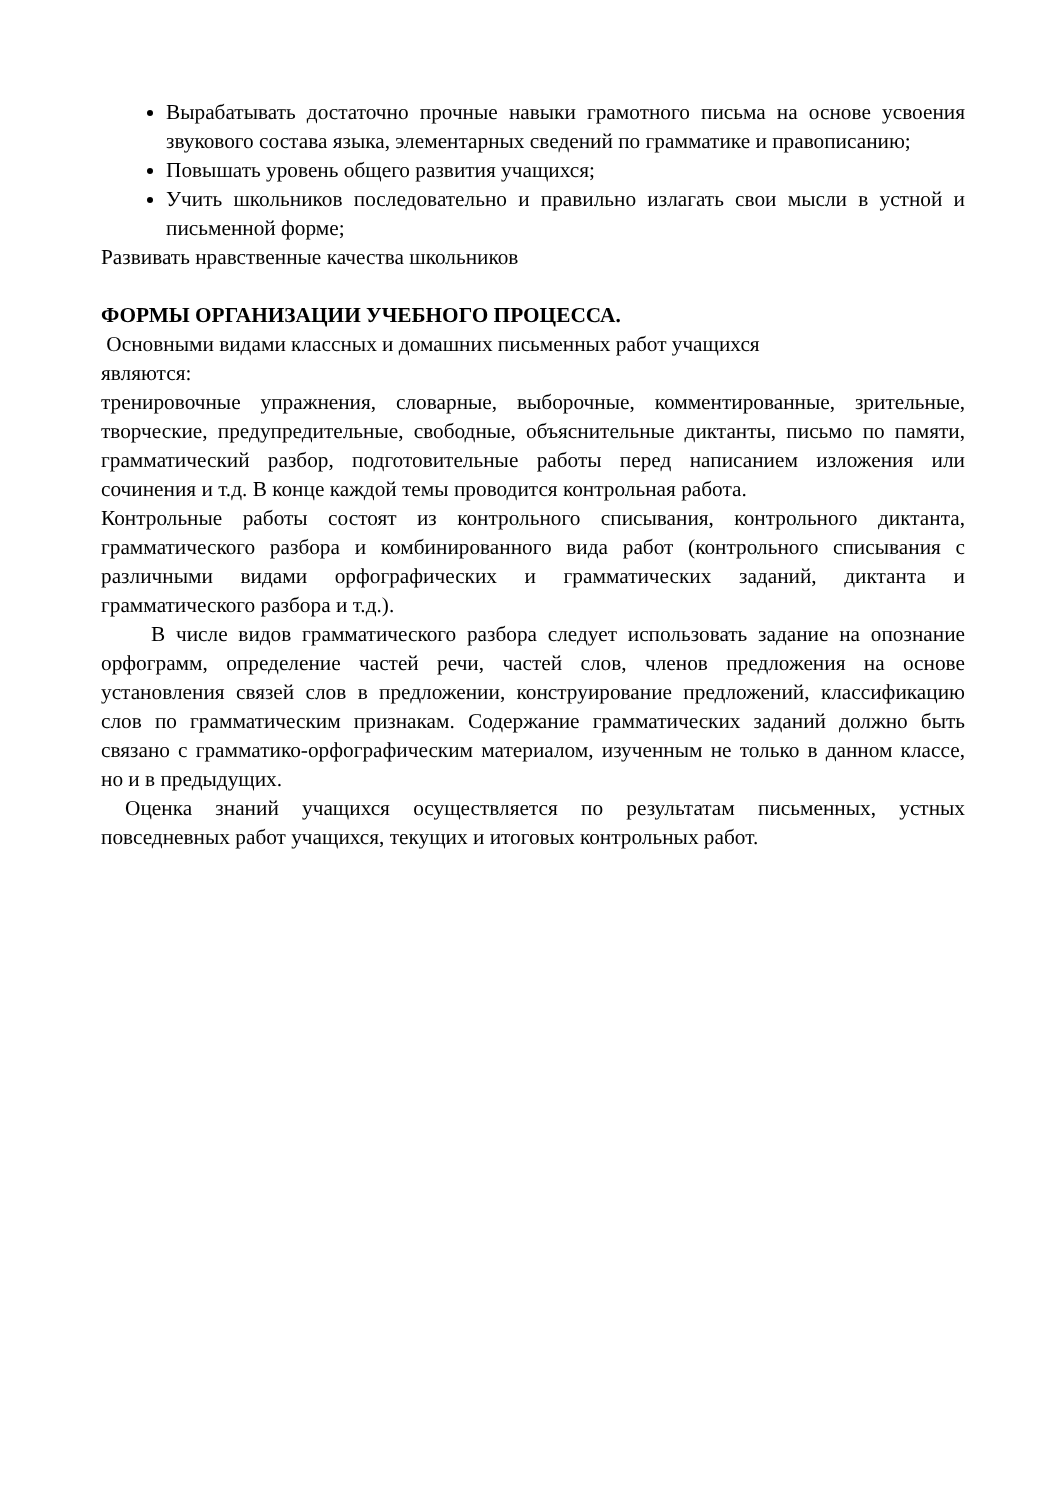Вырабатывать достаточно прочные навыки грамотного письма на основе усвоения звукового состава языка, элементарных сведений по грамматике и правописанию;
Повышать уровень общего развития учащихся;
Учить школьников последовательно и правильно излагать свои мысли в устной и письменной форме;
Развивать нравственные качества школьников
ФОРМЫ ОРГАНИЗАЦИИ УЧЕБНОГО ПРОЦЕССА.
Основными видами классных и домашних письменных работ учащихся
являются:
тренировочные упражнения, словарные, выборочные, комментированные, зрительные, творческие, предупредительные, свободные, объяснительные диктанты, письмо по памяти, грамматический разбор, подготовительные работы перед написанием изложения или сочинения и т.д. В конце каждой темы проводится контрольная работа.
Контрольные работы состоят из контрольного списывания, контрольного диктанта, грамматического разбора и комбинированного вида работ (контрольного списывания с различными видами орфографических и грамматических заданий, диктанта и грамматического разбора и т.д.).
В числе видов грамматического разбора следует использовать задание на опознание орфограмм, определение частей речи, частей слов, членов предложения на основе установления связей слов в предложении, конструирование предложений, классификацию слов по грамматическим признакам. Содержание грамматических заданий должно быть связано с грамматико-орфографическим материалом, изученным не только в данном классе, но и в предыдущих.
Оценка знаний учащихся осуществляется по результатам письменных, устных повседневных работ учащихся, текущих и итоговых контрольных работ.